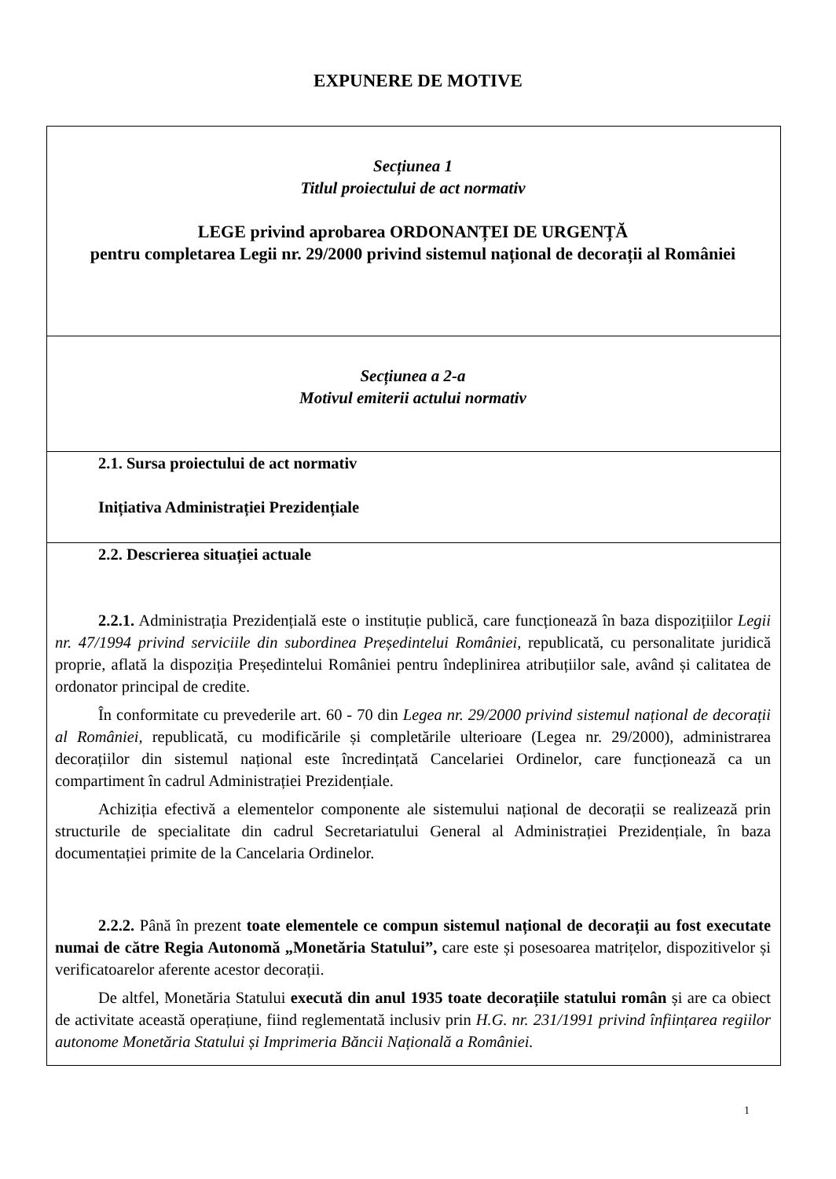EXPUNERE DE MOTIVE
| Secțiunea 1 Titlul proiectului de act normativ LEGE privind aprobarea ORDONANȚEI DE URGENȚĂ pentru completarea Legii nr. 29/2000 privind sistemul național de decorații al României |
| Secțiunea a 2-a Motivul emiterii actului normativ |
| 2.1. Sursa proiectului de act normativ Inițiativa Administrației Prezidențiale |
| 2.2. Descrierea situației actuale 2.2.1. Administrația Prezidențială este o instituție publică, care funcționează în baza dispozițiilor Legii nr. 47/1994 privind serviciile din subordinea Președintelui României, republicată, cu personalitate juridică proprie, aflată la dispoziția Președintelui României pentru îndeplinirea atribuțiilor sale, având și calitatea de ordonator principal de credite. În conformitate cu prevederile art. 60 - 70 din Legea nr. 29/2000 privind sistemul național de decorații al României, republicată, cu modificările și completările ulterioare (Legea nr. 29/2000), administrarea decorațiilor din sistemul național este încredințată Cancelariei Ordinelor, care funcționează ca un compartiment în cadrul Administrației Prezidențiale. Achiziția efectivă a elementelor componente ale sistemului național de decorații se realizează prin structurile de specialitate din cadrul Secretariatului General al Administrației Prezidențiale, în baza documentației primite de la Cancelaria Ordinelor. 2.2.2. Până în prezent toate elementele ce compun sistemul național de decorații au fost executate numai de către Regia Autonomă „Monetăria Statului”, care este și posesoarea matrițelor, dispozitivelor și verificatoarelor aferente acestor decorații. De altfel, Monetăria Statului execută din anul 1935 toate decorațiile statului român și are ca obiect de activitate această operațiune, fiind reglementată inclusiv prin H.G. nr. 231/1991 privind înființarea regiilor autonome Monetăria Statului și Imprimeria Băncii Națională a României. |
1